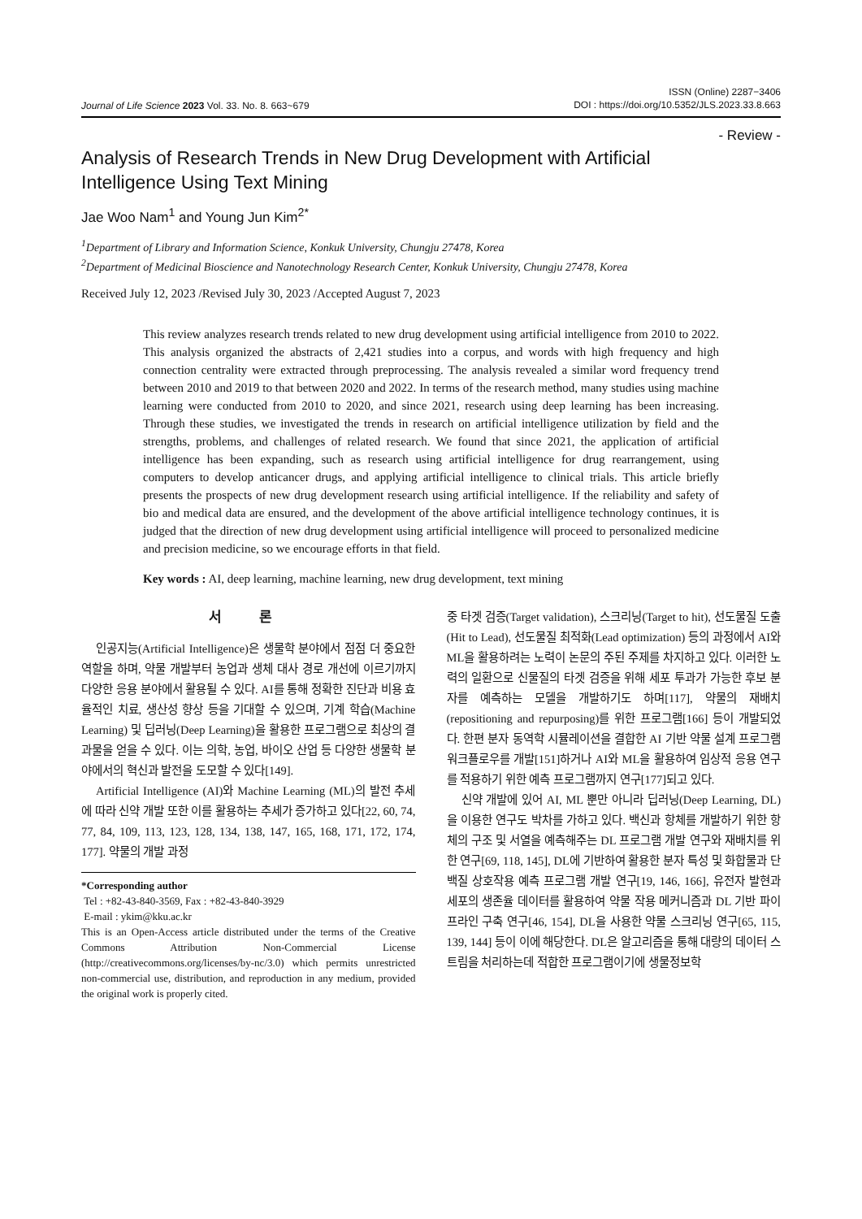Journal of Life Science 2023 Vol. 33. No. 8. 663~679
ISSN (Online) 2287−3406
DOI : https://doi.org/10.5352/JLS.2023.33.8.663
- Review -
Analysis of Research Trends in New Drug Development with Artificial Intelligence Using Text Mining
Jae Woo Nam<sup>1</sup> and Young Jun Kim<sup>2*</sup>
<sup>1</sup> Department of Library and Information Science, Konkuk University, Chungju 27478, Korea
<sup>2</sup> Department of Medicinal Bioscience and Nanotechnology Research Center, Konkuk University, Chungju 27478, Korea
Received July 12, 2023 /Revised July 30, 2023 /Accepted August 7, 2023
This review analyzes research trends related to new drug development using artificial intelligence from 2010 to 2022. This analysis organized the abstracts of 2,421 studies into a corpus, and words with high frequency and high connection centrality were extracted through preprocessing. The analysis revealed a similar word frequency trend between 2010 and 2019 to that between 2020 and 2022. In terms of the research method, many studies using machine learning were conducted from 2010 to 2020, and since 2021, research using deep learning has been increasing. Through these studies, we investigated the trends in research on artificial intelligence utilization by field and the strengths, problems, and challenges of related research. We found that since 2021, the application of artificial intelligence has been expanding, such as research using artificial intelligence for drug rearrangement, using computers to develop anticancer drugs, and applying artificial intelligence to clinical trials. This article briefly presents the prospects of new drug development research using artificial intelligence. If the reliability and safety of bio and medical data are ensured, and the development of the above artificial intelligence technology continues, it is judged that the direction of new drug development using artificial intelligence will proceed to personalized medicine and precision medicine, so we encourage efforts in that field.
Key words : AI, deep learning, machine learning, new drug development, text mining
서 론
인공지능(Artificial Intelligence)은 생물학 분야에서 점점 더 중요한 역할을 하며, 약물 개발부터 농업과 생체 대사 경로 개선에 이르기까지 다양한 응용 분야에서 활용될 수 있다. AI를 통해 정확한 진단과 비용 효율적인 치료, 생산성 향상 등을 기대할 수 있으며, 기계 학습(Machine Learning) 및 딥러닝(Deep Learning)을 활용한 프로그램으로 최상의 결과물을 얻을 수 있다. 이는 의학, 농업, 바이오 산업 등 다양한 생물학 분야에서의 혁신과 발전을 도모할 수 있다[149].
Artificial Intelligence (AI)와 Machine Learning (ML)의 발전 추세에 따라 신약 개발 또한 이를 활용하는 추세가 증가하고 있다[22, 60, 74, 77, 84, 109, 113, 123, 128, 134, 138, 147, 165, 168, 171, 172, 174, 177]. 약물의 개발 과정
*Corresponding author
Tel : +82-43-840-3569, Fax : +82-43-840-3929
E-mail : ykim@kku.ac.kr
This is an Open-Access article distributed under the terms of the Creative Commons Attribution Non-Commercial License (http://creativecommons.org/licenses/by-nc/3.0) which permits unrestricted non-commercial use, distribution, and reproduction in any medium, provided the original work is properly cited.
중 타겟 검증(Target validation), 스크리닝(Target to hit), 선도물질 도출(Hit to Lead), 선도물질 최적화(Lead optimization) 등의 과정에서 AI와 ML을 활용하려는 노력이 논문의 주된 주제를 차지하고 있다. 이러한 노력의 일환으로 신물질의 타겟 검증을 위해 세포 투과가 가능한 후보 분자를 예측하는 모델을 개발하기도 하며[117], 약물의 재배치(repositioning and repurposing)를 위한 프로그램[166] 등이 개발되었다. 한편 분자 동역학 시뮬레이션을 결합한 AI 기반 약물 설계 프로그램 워크플로우를 개발[151]하거나 AI와 ML을 활용하여 임상적 응용 연구를 적용하기 위한 예측 프로그램까지 연구[177]되고 있다.
신약 개발에 있어 AI, ML 뿐만 아니라 딥러닝(Deep Learning, DL)을 이용한 연구도 박차를 가하고 있다. 백신과 항체를 개발하기 위한 항체의 구조 및 서열을 예측해주는 DL 프로그램 개발 연구와 재배치를 위한 연구[69, 118, 145], DL에 기반하여 활용한 분자 특성 및 화합물과 단백질 상호작용 예측 프로그램 개발 연구[19, 146, 166], 유전자 발현과 세포의 생존율 데이터를 활용하여 약물 작용 메커니즘과 DL 기반 파이프라인 구축 연구[46, 154], DL을 사용한 약물 스크리닝 연구[65, 115, 139, 144] 등이 이에 해당한다. DL은 알고리즘을 통해 대량의 데이터 스트림을 처리하는데 적합한 프로그램이기에 생물정보학